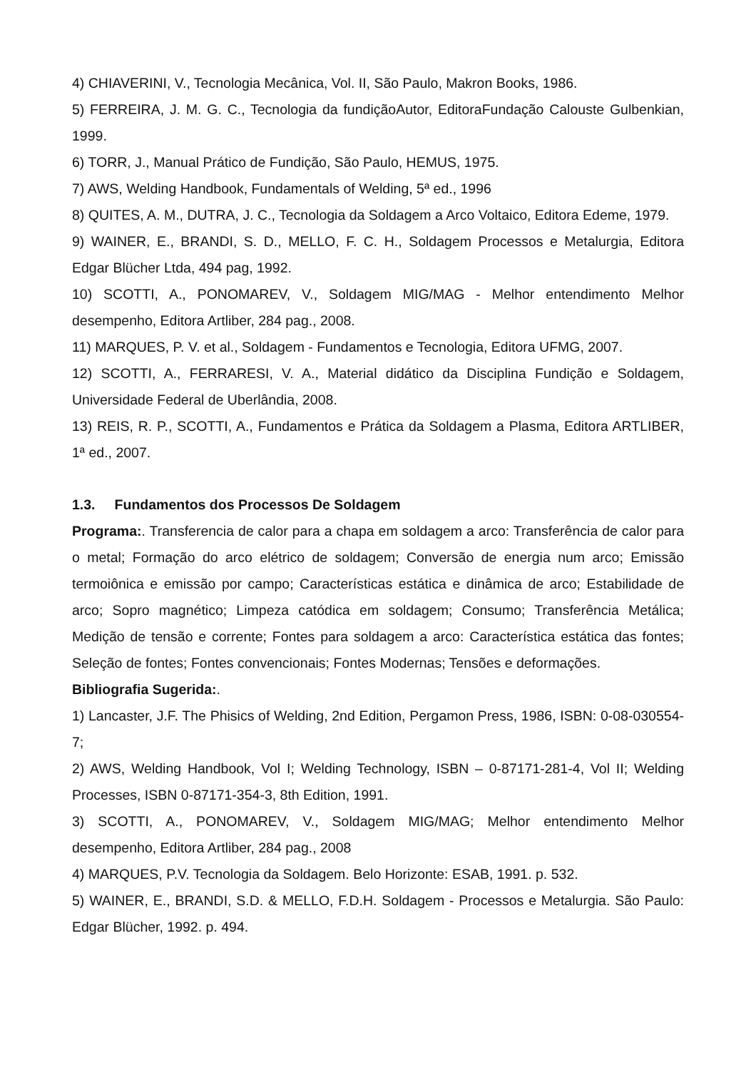4) CHIAVERINI, V., Tecnologia Mecânica, Vol. II, São Paulo, Makron Books, 1986.
5) FERREIRA, J. M. G. C., Tecnologia da fundiçãoAutor, EditoraFundação Calouste Gulbenkian, 1999.
6) TORR, J., Manual Prático de Fundição, São Paulo, HEMUS, 1975.
7) AWS, Welding Handbook, Fundamentals of Welding, 5ª ed., 1996
8) QUITES, A. M., DUTRA, J. C., Tecnologia da Soldagem a Arco Voltaico, Editora Edeme, 1979.
9) WAINER, E., BRANDI, S. D., MELLO, F. C. H., Soldagem Processos e Metalurgia, Editora Edgar Blücher Ltda, 494 pag, 1992.
10) SCOTTI, A., PONOMAREV, V., Soldagem MIG/MAG - Melhor entendimento Melhor desempenho, Editora Artliber, 284 pag., 2008.
11) MARQUES, P. V. et al., Soldagem - Fundamentos e Tecnologia, Editora UFMG, 2007.
12) SCOTTI, A., FERRARESI, V. A., Material didático da Disciplina Fundição e Soldagem, Universidade Federal de Uberlândia, 2008.
13) REIS, R. P., SCOTTI, A., Fundamentos e Prática da Soldagem a Plasma, Editora ARTLIBER, 1ª ed., 2007.
1.3. Fundamentos dos Processos De Soldagem
Programa:. Transferencia de calor para a chapa em soldagem a arco: Transferência de calor para o metal; Formação do arco elétrico de soldagem; Conversão de energia num arco; Emissão termoiônica e emissão por campo; Características estática e dinâmica de arco; Estabilidade de arco; Sopro magnético; Limpeza catódica em soldagem; Consumo; Transferência Metálica; Medição de tensão e corrente; Fontes para soldagem a arco: Característica estática das fontes; Seleção de fontes; Fontes convencionais; Fontes Modernas; Tensões e deformações.
Bibliografia Sugerida:.
1) Lancaster, J.F. The Phisics of Welding, 2nd Edition, Pergamon Press, 1986, ISBN: 0-08-030554-7;
2) AWS, Welding Handbook, Vol I; Welding Technology, ISBN – 0-87171-281-4, Vol II; Welding Processes, ISBN 0-87171-354-3, 8th Edition, 1991.
3) SCOTTI, A., PONOMAREV, V., Soldagem MIG/MAG; Melhor entendimento Melhor desempenho, Editora Artliber, 284 pag., 2008
4) MARQUES, P.V. Tecnologia da Soldagem. Belo Horizonte: ESAB, 1991. p. 532.
5) WAINER, E., BRANDI, S.D. & MELLO, F.D.H. Soldagem - Processos e Metalurgia. São Paulo: Edgar Blücher, 1992. p. 494.